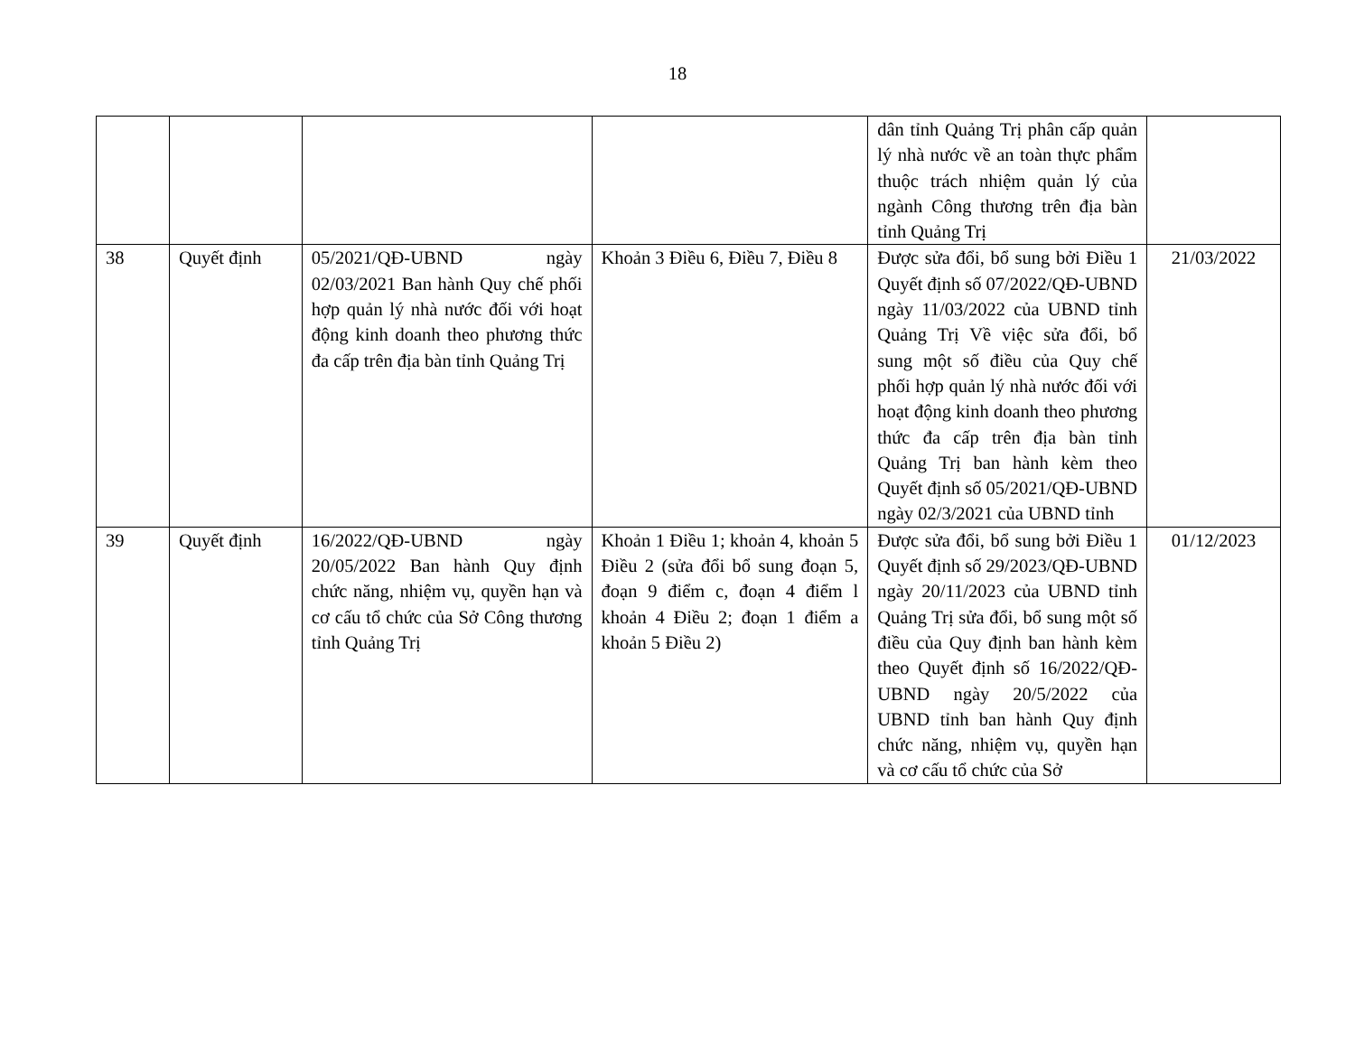18
| | | | | dân tỉnh Quảng Trị phân cấp quản lý nhà nước về an toàn thực phẩm thuộc trách nhiệm quản lý của ngành Công thương trên địa bàn tỉnh Quảng Trị | |
| 38 | Quyết định | 05/2021/QĐ-UBND ngày 02/03/2021 Ban hành Quy chế phối hợp quản lý nhà nước đối với hoạt động kinh doanh theo phương thức đa cấp trên địa bàn tỉnh Quảng Trị | Khoản 3 Điều 6, Điều 7, Điều 8 | Được sửa đổi, bổ sung bởi Điều 1 Quyết định số 07/2022/QĐ-UBND ngày 11/03/2022 của UBND tỉnh Quảng Trị Về việc sửa đổi, bổ sung một số điều của Quy chế phối hợp quản lý nhà nước đối với hoạt động kinh doanh theo phương thức đa cấp trên địa bàn tỉnh Quảng Trị ban hành kèm theo Quyết định số 05/2021/QĐ-UBND ngày 02/3/2021 của UBND tỉnh | 21/03/2022 |
| 39 | Quyết định | 16/2022/QĐ-UBND ngày 20/05/2022 Ban hành Quy định chức năng, nhiệm vụ, quyền hạn và cơ cấu tổ chức của Sở Công thương tỉnh Quảng Trị | Khoản 1 Điều 1; khoản 4, khoản 5 Điều 2 (sửa đổi bổ sung đoạn 5, đoạn 9 điểm c, đoạn 4 điểm l khoản 4 Điều 2; đoạn 1 điểm a khoản 5 Điều 2) | Được sửa đổi, bổ sung bởi Điều 1 Quyết định số 29/2023/QĐ-UBND ngày 20/11/2023 của UBND tỉnh Quảng Trị sửa đổi, bổ sung một số điều của Quy định ban hành kèm theo Quyết định số 16/2022/QĐ-UBND ngày 20/5/2022 của UBND tỉnh ban hành Quy định chức năng, nhiệm vụ, quyền hạn và cơ cấu tổ chức của Sở | 01/12/2023 |